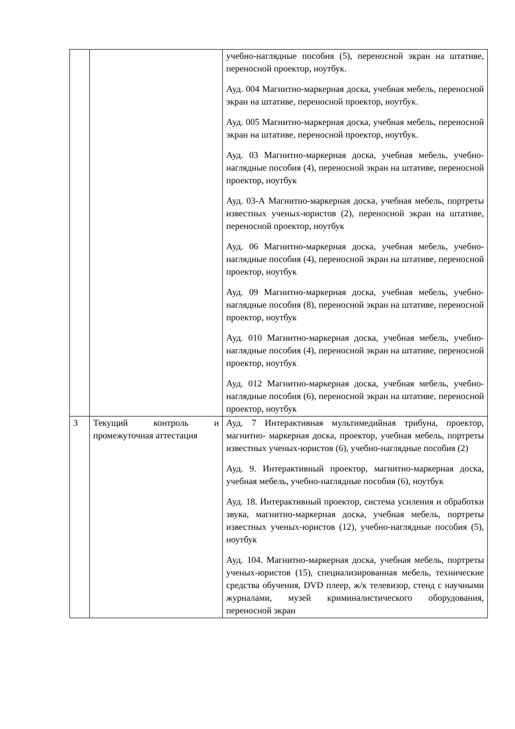| | | учебно-наглядные пособия (5), переносной экран на штативе, переносной проектор, ноутбук. Ауд. 004 Магнитно-маркерная доска, учебная мебель, переносной экран на штативе, переносной проектор, ноутбук. Ауд. 005 Магнитно-маркерная доска, учебная мебель, переносной экран на штативе, переносной проектор, ноутбук. Ауд. 03 Магнитно-маркерная доска, учебная мебель, учебно-наглядные пособия (4), переносной экран на штативе, переносной проектор, ноутбук Ауд. 03-А Магнитно-маркерная доска, учебная мебель, портреты известных ученых-юристов (2), переносной экран на штативе, переносной проектор, ноутбук Ауд. 06 Магнитно-маркерная доска, учебная мебель, учебно-наглядные пособия (4), переносной экран на штативе, переносной проектор, ноутбук Ауд. 09 Магнитно-маркерная доска, учебная мебель, учебно-наглядные пособия (8), переносной экран на штативе, переносной проектор, ноутбук Ауд. 010 Магнитно-маркерная доска, учебная мебель, учебно-наглядные пособия (4), переносной экран на штативе, переносной проектор, ноутбук Ауд. 012 Магнитно-маркерная доска, учебная мебель, учебно-наглядные пособия (6), переносной экран на штативе, переносной проектор, ноутбук |
| 3 | Текущий контроль и промежуточная аттестация | Ауд. 7 Интерактивная мультимедийная трибуна, проектор, магнитно- маркерная доска, проектор, учебная мебель, портреты известных ученых-юристов (6), учебно-наглядные пособия (2) Ауд. 9. Интерактивный проектор, магнитно-маркерная доска, учебная мебель, учебно-наглядные пособия (6), ноутбук Ауд. 18. Интерактивный проектор, система усиления и обработки звука, магнитно-маркерная доска, учебная мебель, портреты известных ученых-юристов (12), учебно-наглядные пособия (5), ноутбук Ауд. 104. Магнитно-маркерная доска, учебная мебель, портреты ученых-юристов (15), специализированная мебель, технические средства обучения, DVD плеер, ж/к телевизор, стенд с научными журналами, музей криминалистического оборудования, переносной экран |